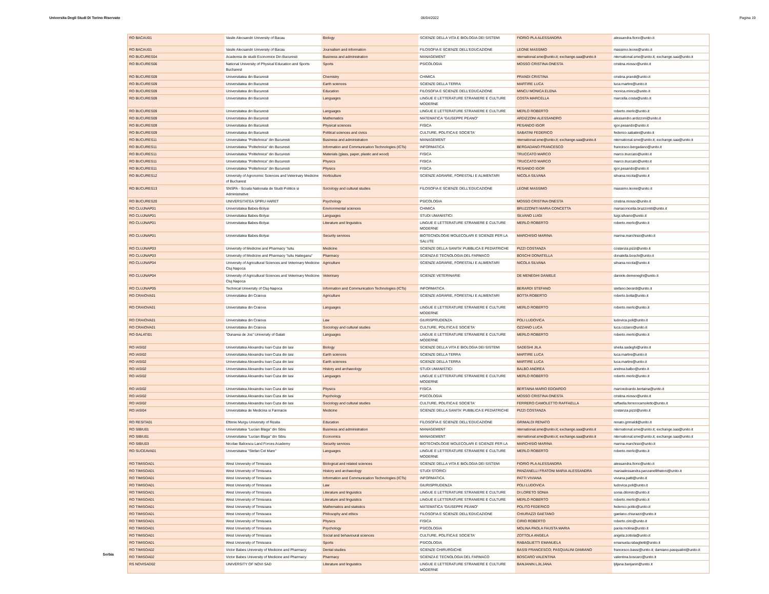Universita Degli Studi Di Torino Riservato 06/04/2022 Pagina 19
Serbia
| RO BACAU01 | Vasile Alecsandri University of Bacau | Biology | SCIENZE DELLA VITA E BIOLOGIA DEI SISTEMI | FIORIO PLA ALESSANDRA | alessandra.fiorio@unito.it |
| RO BACAU01 | Vasile Alecsandri University of Bacau | Journalism and information | FILOSOFIA E SCIENZE DELL'EDUCAZIONE | LEONE MASSIMO | massimo.leone@unito.it |
| RO BUCURES04 | Academia de studii Economice Din Bucuresti | Business and administration | MANAGEMENT | nternational.sme@unito.it; exchange.saa@unito.it | nternational.sme@unito.it; exchange.saa@unito.it |
| RO BUCURES06 | National University of Physical Education and Sports Bucharest | Sports | PSICOLOGIA | MOSSO CRISTINA ONESTA | cristina.mosso@unito.it |
| RO BUCURES09 | Universitatea din Bucuresti | Chemistry | CHIMICA | PRANDI CRISTINA | cristina.prandi@unito.it |
| RO BUCURES09 | Universitatea din Bucuresti | Earth sciences | SCIENZE DELLA TERRA | MARTIRE LUCA | luca.martire@unito.it |
| RO BUCURES09 | Universitatea din Bucuresti | Education | FILOSOFIA E SCIENZE DELL'EDUCAZIONE | MINCU MONICA ELENA | monica.mincu@unito.it |
| RO BUCURES09 | Universitatea din Bucuresti | Languages | LINGUE E LETTERATURE STRANIERE E CULTURE MODERNE | COSTA MARCELLA | marcella.costa@unito.it |
| RO BUCURES09 | Universitatea din Bucuresti | Languages | LINGUE E LETTERATURE STRANIERE E CULTURE | MERLO ROBERTO | roberto.merlo@unito.it |
| RO BUCURES09 | Universitatea din Bucuresti | Mathematics | MATEMATICA "GIUSEPPE PEANO" | ARDIZZONI ALESSANDRO | alessandro.ardizzoni@unito.it |
| RO BUCURES09 | Universitatea din Bucuresti | Physical sciences | FISICA | PESANDO IGOR | igor.pesando@unito.it |
| RO BUCURES09 | Universitatea din Bucuresti | Political sciences and civics | CULTURE, POLITICA E SOCIETA' | SABATINI FEDERICO | federico.sabatini@unito.it |
| RO BUCURES11 | Universitatea "Politehnica" din Bucuresti | Business and administration | MANAGEMENT | nternational.sme@unito.it; exchange.saa@unito.it | nternational.sme@unito.it; exchange.saa@unito.it |
| RO BUCURES11 | Universitatea "Politehnica" din Bucuresti | Information and Communication Technologies (ICTs) | INFORMATICA | BERGADANO FRANCESCO | francesco.bergadano@unito.it |
| RO BUCURES11 | Universitatea "Politehnica" din Bucuresti | Materials (glass, paper, plastic and wood) | FISICA | TRUCCATO MARCO | marco.truccato@unito.it |
| RO BUCURES11 | Universitatea "Politehnica" din Bucuresti | Physics | FISICA | TRUCCATO MARCO | marco.truccato@unito.it |
| RO BUCURES11 | Universitatea "Politehnica" din Bucuresti | Physics | FISICA | PESANDO IGOR | igor.pesando@unito.it |
| RO BUCURES12 | University of Agronomic Sciences and Veterinary Medicine of Bucharest | Horticulture | SCIENZE AGRARIE, FORESTALI E ALIMENTARI | NICOLA SILVANA | silvana.nicola@unito.it |
| RO BUCURES13 | SNSPA - Scoala Nationala de Studii Politice si Administrative | Sociology and cultural studies | FILOSOFIA E SCIENZE DELL'EDUCAZIONE | LEONE MASSIMO | massimo.leone@unito.it |
| RO BUCURES20 | UNIVERSITATEA SPIRU HARET | Psychology | PSICOLOGIA | MOSSO CRISTINA ONESTA | cristina.mosso@unito.it |
| RO CLUJNAP01 | Universitatea Babes-Bolyai | Environmental sciences | CHIMICA | BRUZZONITI MARIA CONCETTA | mariaconcetta.bruzzoniti@unito.it |
| RO CLUJNAP01 | Universitatea Babes-Bolyai | Languages | STUDI UMANISTICI | SILVANO LUIGI | luigi.silvano@unito.it |
| RO CLUJNAP01 | Universitatea Babes-Bolyai | Literature and linguistics | LINGUE E LETTERATURE STRANIERE E CULTURE MODERNE | MERLO ROBERTO | roberto.merlo@unito.it |
| RO CLUJNAP01 | Universitatea Babes-Bolyai | Security services | BIOTECNOLOGIE MOLECOLARI E SCIENZE PER LA SALUTE | MARCHISIO MARINA | marina.marchisio@unito.it |
| RO CLUJNAP03 | University of Medicine and Pharmacy "Iuliu | Medicine | SCIENZE DELLA SANITA' PUBBLICA E PEDIATRICHE | PIZZI COSTANZA | costanza.pizzi@unito.it |
| RO CLUJNAP03 | University of Medicine and Pharmacy "Iuliu Hatieganu" | Pharmacy | SCIENZA E TECNOLOGIA DEL FARMACO | BOSCHI DONATELLA | donatella.boschi@unito.it |
| RO CLUJNAP04 | University of Agricultural Sciences and Veterinary Medicine Cluj Napoca | Agriculture | SCIENZE AGRARIE, FORESTALI E ALIMENTARI | NICOLA SILVANA | silvana.nicola@unito.it |
| RO CLUJNAP04 | University of Agricultural Sciences and Veterinary Medicine Cluj Napoca | Veterinary | SCIENZE VETERINARIE | DE MENEGHI DANIELE | daniele.demeneghi@unito.it |
| RO CLUJNAP05 | Technical University of Cluj-Napoca | Information and Communication Technologies (ICTs) | INFORMATICA | BERARDI STEFANO | stefano.berardi@unito.it |
| RO CRAIOVA01 | Universitatea din Craiova | Agriculture | SCIENZE AGRARIE, FORESTALI E ALIMENTARI | BOTTA ROBERTO | roberto.botta@unito.it |
| RO CRAIOVA01 | Universitatea din Craiova | Languages | LINGUE E LETTERATURE STRANIERE E CULTURE MODERNE | MERLO ROBERTO | roberto.merlo@unito.it |
| RO CRAIOVA01 | Universitatea din Craiova | Law | GIURISPRUDENZA | POLI LUDOVICA | ludovica.poli@unito.it |
| RO CRAIOVA01 | Universitatea din Craiova | Sociology and cultural studies | CULTURE, POLITICA E SOCIETA' | OZZANO LUCA | luca.ozzano@unito.it |
| RO GALATI01 | "Dunarea de Jos" University of Galati | Languages | LINGUE E LETTERATURE STRANIERE E CULTURE MODERNE | MERLO ROBERTO | roberto.merlo@unito.it |
| RO IASI02 | Universitatea Alexandru Ioan Cuza din Iasi | Biology | SCIENZE DELLA VITA E BIOLOGIA DEI SISTEMI | SADEGHI JILA | sheila.sadeghi@unito.it |
| RO IASI02 | Universitatea Alexandru Ioan Cuza din Iasi | Earth sciences | SCIENZE DELLA TERRA | MARTIRE LUCA | luca.martire@unito.it |
| RO IASI02 | Universitatea Alexandru Ioan Cuza din Iasi | Earth sciences | SCIENZE DELLA TERRA | MARTIRE LUCA | luca.martire@unito.it |
| RO IASI02 | Universitatea Alexandru Ioan Cuza din Iasi | History and archaeology | STUDI UMANISTICI | BALBO ANDREA | andrea.balbo@unito.it |
| RO IASI02 | Universitatea Alexandru Ioan Cuza din Iasi | Languages | LINGUE E LETTERATURE STRANIERE E CULTURE MODERNE | MERLO ROBERTO | roberto.merlo@unito.it |
| RO IASI02 | Universitatea Alexandru Ioan Cuza din Iasi | Physics | FISICA | BERTAINA MARIO EDOARDO | marioedoardo.bertaina@unito.it |
| RO IASI02 | Universitatea Alexandru Ioan Cuza din Iasi | Psychology | PSICOLOGIA | MOSSO CRISTINA ONESTA | cristina.mosso@unito.it |
| RO IASI02 | Universitatea Alexandru Ioan Cuza din Iasi | Sociology and cultural studies | CULTURE, POLITICA E SOCIETA' | FERRERO CAMOLETTO RAFFAELLA | raffaella.ferrerocamoletto@unito.it |
| RO IASI04 | Universitatea de Medicina si Farmacie | Medicine | SCIENZE DELLA SANITA' PUBBLICA E PEDIATRICHE | PIZZI COSTANZA | costanza.pizzi@unito.it |
| RO RESITA01 | Eftimie Murgu University of Resita | Education | FILOSOFIA E SCIENZE DELL'EDUCAZIONE | GRIMALDI RENATO | renato.grimaldi@unito.it |
| RO SIBIU01 | Universitatea "Lucian Blaga" din Sibiu | Business and administration | MANAGEMENT | nternational.sme@unito.it; exchange.saa@unito.it | nternational.sme@unito.it; exchange.saa@unito.it |
| RO SIBIU01 | Universitatea "Lucian Blaga" din Sibiu | Economics | MANAGEMENT | nternational.sme@unito.it; exchange.saa@unito.it | nternational.sme@unito.it; exchange.saa@unito.it |
| RO SIBIU03 | Nicolae Balcescu Land Forces Academy | Security services | BIOTECNOLOGIE MOLECOLARI E SCIENZE PER LA | MARCHISIO MARINA | marina.marchisio@unito.it |
| RO SUCEAVA01 | Universitatea "Stefan Cel Mare" | Languages | LINGUE E LETTERATURE STRANIERE E CULTURE MODERNE | MERLO ROBERTO | roberto.merlo@unito.it |
| RO TIMISOA01 | West University of Timisoara | Biological and related sciences | SCIENZE DELLA VITA E BIOLOGIA DEI SISTEMI | FIORIO PLA ALESSANDRA | alessandra.fiorio@unito.it |
| RO TIMISOA01 | West University of Timisoara | History and archaeology | STUDI STORICI | PANZANELLI FRATONI MARIA ALESSANDRA | mariaalessandra.panzanellifratoni@unito.it |
| RO TIMISOA01 | West University of Timisoara | Information and Communication Technologies (ICTs) | INFORMATICA | PATTI VIVIANA | viviana.patti@unito.it |
| RO TIMISOA01 | West University of Timisoara | Law | GIURISPRUDENZA | POLI LUDOVICA | ludovica.poli@unito.it |
| RO TIMISOA01 | West University of Timisoara | Literature and linguistics | LINGUE E LETTERATURE STRANIERE E CULTURE | DI LORETO SONIA | sonia.diloreto@unito.it |
| RO TIMISOA01 | West University of Timisoara | Literature and linguistics | LINGUE E LETTERATURE STRANIERE E CULTURE | MERLO ROBERTO | roberto.merlo@unito.it |
| RO TIMISOA01 | West University of Timisoara | Mathematics and statistics | MATEMATICA "GIUSEPPE PEANO" | POLITO FEDERICO | federico.polito@unito.it |
| RO TIMISOA01 | West University of Timisoara | Philosophy and ethics | FILOSOFIA E SCIENZE DELL'EDUCAZIONE | CHIURAZZI GAETANO | gaetano.chiurazzi@unito.it |
| RO TIMISOA01 | West University of Timisoara | Physics | FISICA | CIRIO ROBERTO | roberto.cirio@unito.it |
| RO TIMISOA01 | West University of Timisoara | Psychology | PSICOLOGIA | MOLINA PAOLA FAUSTA MARIA | paola.molina@unito.it |
| RO TIMISOA01 | West University of Timisoara | Social and behavioural sciences | CULTURE, POLITICA E SOCIETA' | ZOTTOLA ANGELA | angela.zottola@unito.it |
| RO TIMISOA01 | West University of Timisoara | Sports | PSICOLOGIA | RABAGLIETTI EMANUELA | emanuela.rabaglietti@unito.it |
| RO TIMISOA02 | Victor Babes University of Medicine and Pharmacy | Dental studies | SCIENZE CHIRURGICHE | BASSI FRANCESCO; PASQUALINI DAMIANO | francesco.bassi@unito.it; damiano.pasqualini@unito.it |
| RO TIMISOA02 | Victor Babes University of Medicine and Pharmacy | Pharmacy | SCIENZA E TECNOLOGIA DEL FARMACO | BOSCARO VALENTINA | valentina.boscaro@unito.it |
| RS NOVISAD02 | UNIVERSITY OF NOVI SAD | Literature and linguistics | LINGUE E LETTERATURE STRANIERE E CULTURE MODERNE | BANJANIN LJILJANA | ljiljana.banjanin@unito.it |